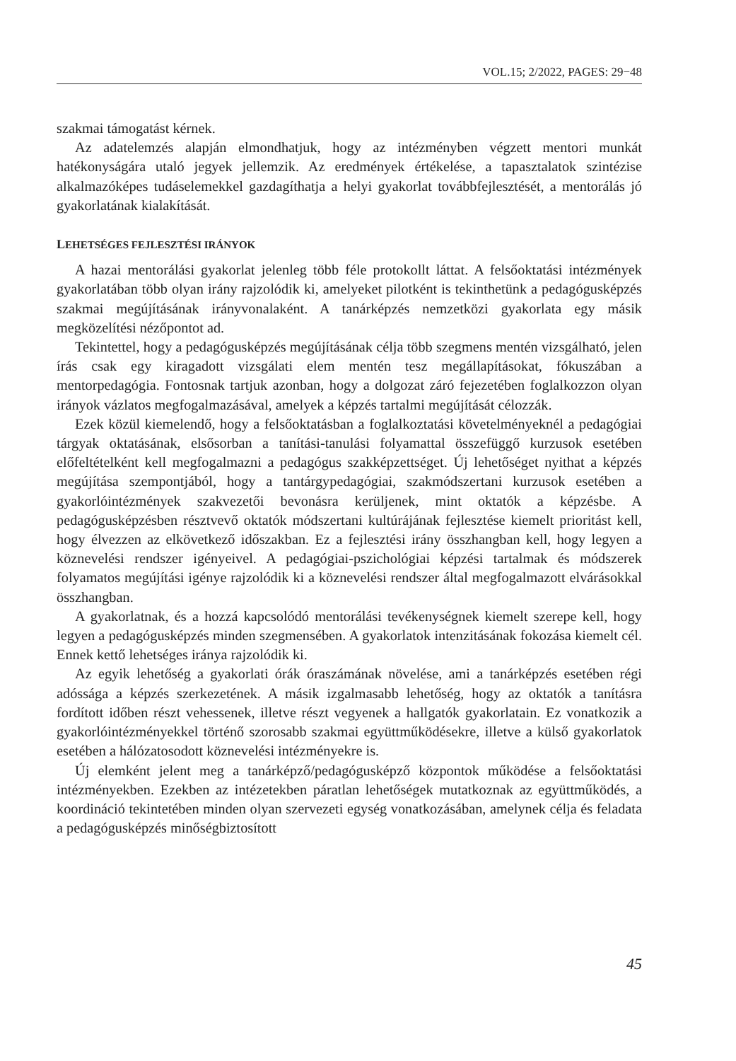VOL.15; 2/2022, PAGES: 29−48
szakmai támogatást kérnek.
Az adatelemzés alapján elmondhatjuk, hogy az intézményben végzett mentori munkát hatékonyságára utaló jegyek jellemzik. Az eredmények értékelése, a tapasztalatok szintézise alkalmazóképes tudáselemekkel gazdagíthatja a helyi gyakorlat továbbfejlesztését, a mentorálás jó gyakorlatának kialakítását.
LEHETSÉGES FEJLESZTÉSI IRÁNYOK
A hazai mentorálási gyakorlat jelenleg több féle protokollt láttat. A felsőoktatási intézmények gyakorlatában több olyan irány rajzolódik ki, amelyeket pilotként is tekinthetünk a pedagógusképzés szakmai megújításának irányvonalaként. A tanárképzés nemzetközi gyakorlata egy másik megközelítési nézőpontot ad.
Tekintettel, hogy a pedagógusképzés megújításának célja több szegmens mentén vizsgálható, jelen írás csak egy kiragadott vizsgálati elem mentén tesz megállapításokat, fókuszában a mentorpedagógia. Fontosnak tartjuk azonban, hogy a dolgozat záró fejezetében foglalkozzon olyan irányok vázlatos megfogalmazásával, amelyek a képzés tartalmi megújítását célozzák.
Ezek közül kiemelendő, hogy a felsőoktatásban a foglalkoztatási követelményeknél a pedagógiai tárgyak oktatásának, elsősorban a tanítási-tanulási folyamattal összefüggő kurzusok esetében előfeltételként kell megfogalmazni a pedagógus szakképzettséget. Új lehetőséget nyithat a képzés megújítása szempontjából, hogy a tantárgypedagógiai, szakmódszertani kurzusok esetében a gyakorlóintézmények szakvezetői bevonásra kerüljenek, mint oktatók a képzésbe. A pedagógusképzésben résztvevő oktatók módszertani kultúrájának fejlesztése kiemelt prioritást kell, hogy élvezzen az elkövetkező időszakban. Ez a fejlesztési irány összhangban kell, hogy legyen a köznevelési rendszer igényeivel. A pedagógiai-pszichológiai képzési tartalmak és módszerek folyamatos megújítási igénye rajzolódik ki a köznevelési rendszer által megfogalmazott elvárásokkal összhangban.
A gyakorlatnak, és a hozzá kapcsolódó mentorálási tevékenységnek kiemelt szerepe kell, hogy legyen a pedagógusképzés minden szegmensében. A gyakorlatok intenzitásának fokozása kiemelt cél. Ennek kettő lehetséges iránya rajzolódik ki.
Az egyik lehetőség a gyakorlati órák óraszámának növelése, ami a tanárképzés esetében régi adóssága a képzés szerkezetének. A másik izgalmasabb lehetőség, hogy az oktatók a tanításra fordított időben részt vehessenek, illetve részt vegyenek a hallgatók gyakorlatain. Ez vonatkozik a gyakorlóintézményekkel történő szorosabb szakmai együttműködésekre, illetve a külső gyakorlatok esetében a hálózatosodott köznevelési intézményekre is.
Új elemként jelent meg a tanárképző/pedagógusképző központok működése a felsőoktatási intézményekben. Ezekben az intézetekben páratlan lehetőségek mutatkoznak az együttműködés, a koordináció tekintetében minden olyan szervezeti egység vonatkozásában, amelynek célja és feladata a pedagógusképzés minőségbiztosított
45